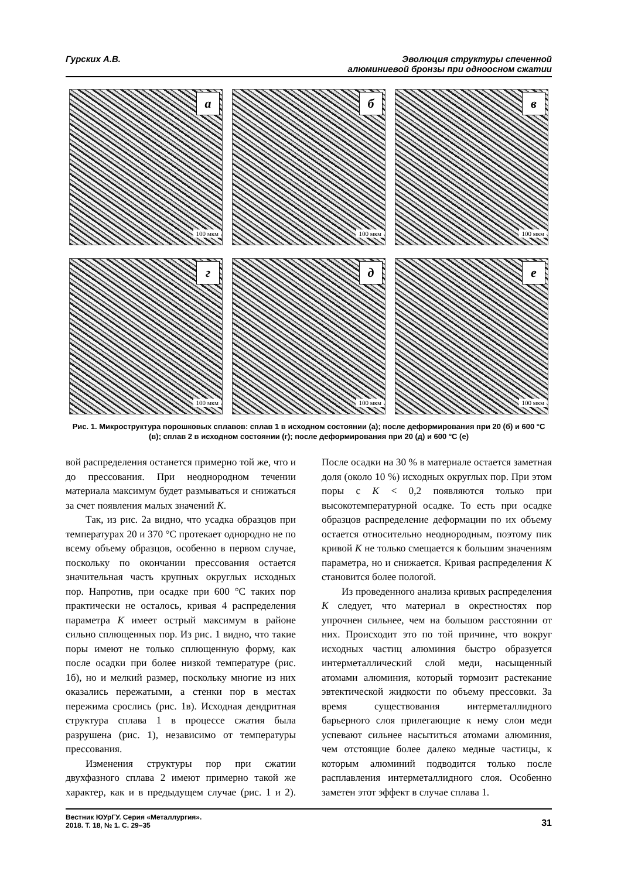Гурских А.В. Эволюция структуры спеченной
алюминиевой бронзы при одноосном сжатии
а
100 мкм
б
100 мкм
в
100 мкм
г
100 мкм
д
100 мкм
е
100 мкм
Рис. 1. Микроструктура порошковых сплавов: сплав 1 в исходном состоянии (а); после деформирования при 20 (б) и 600 °С (в); сплав 2 в исходном состоянии (г); после деформирования при 20 (д) и 600 °С (е)
вой распределения останется примерно той же, что и до прессования. При неоднородном течении материала максимум будет размываться и снижаться за счет появления малых значений K.
Так, из рис. 2а видно, что усадка образцов при температурах 20 и 370 °С протекает однородно не по всему объему образцов, особенно в первом случае, поскольку по окончании прессования остается значительная часть крупных округлых исходных пор. Напротив, при осадке при 600 °С таких пор практически не осталось, кривая 4 распределения параметра K имеет острый максимум в районе сильно сплющенных пор. Из рис. 1 видно, что такие поры имеют не только сплющенную форму, как после осадки при более низкой температуре (рис. 1б), но и мелкий размер, поскольку многие из них оказались пережатыми, а стенки пор в местах пережима срослись (рис. 1в). Исходная дендритная структура сплава 1 в процессе сжатия была разрушена (рис. 1), независимо от температуры прессования.
Изменения структуры пор при сжатии двухфазного сплава 2 имеют примерно такой же характер, как и в предыдущем случае (рис. 1 и 2). После осадки на 30 % в материале остается заметная доля (около 10 %) исходных округлых пор. При этом поры с K < 0,2 появляются только при высокотемпературной осадке. То есть при осадке образцов распределение деформации по их объему остается относительно неоднородным, поэтому пик кривой K не только смещается к большим значениям параметра, но и снижается. Кривая распределения K становится более пологой.
Из проведенного анализа кривых распределения K следует, что материал в окрестностях пор упрочнен сильнее, чем на большом расстоянии от них. Происходит это по той причине, что вокруг исходных частиц алюминия быстро образуется интерметаллический слой меди, насыщенный атомами алюминия, который тормозит растекание эвтектической жидкости по объему прессовки. За время существования интерметаллидного барьерного слоя прилегающие к нему слои меди успевают сильнее насытиться атомами алюминия, чем отстоящие более далеко медные частицы, к которым алюминий подводится только после расплавления интерметаллидного слоя. Особенно заметен этот эффект в случае сплава 1.
Вестник ЮУрГУ. Серия «Металлургия».
2018. Т. 18, № 1. С. 29–35
31